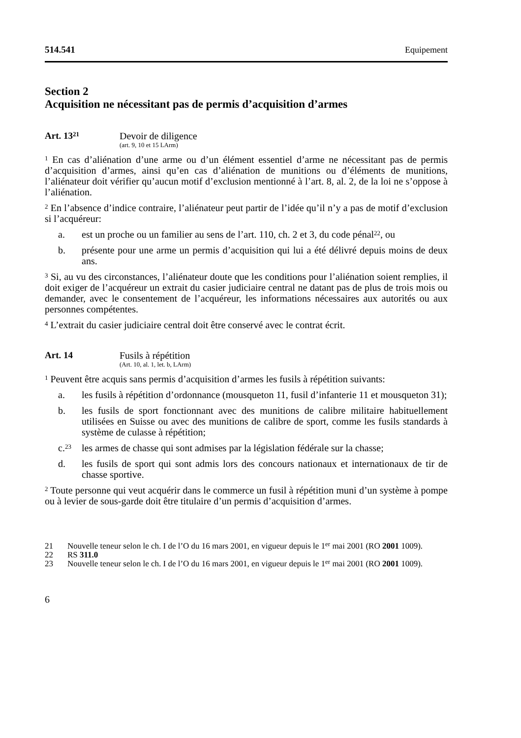514.541 Equipement
Section 2
Acquisition ne nécessitant pas de permis d’acquisition d’armes
Art. 13<sup>21</sup>
Devoir de diligence
(art. 9, 10 et 15 LArm)
<sup>1</sup> En cas d’aliénation d’une arme ou d’un élément essentiel d’arme ne nécessitant pas de permis d’acquisition d’armes, ainsi qu’en cas d’aliénation de munitions ou d’éléments de munitions, l’aliénateur doit vérifier qu’aucun motif d’exclusion mentionné à l’art. 8, al. 2, de la loi ne s’oppose à l’aliénation.
<sup>2</sup> En l’absence d’indice contraire, l’aliénateur peut partir de l’idée qu’il n’y a pas de motif d’exclusion si l’acquéreur:
a. est un proche ou un familier au sens de l’art. 110, ch. 2 et 3, du code pénal<sup>22</sup>, ou
b. présente pour une arme un permis d’acquisition qui lui a été délivré depuis moins de deux ans.
<sup>3</sup> Si, au vu des circonstances, l’aliénateur doute que les conditions pour l’aliénation soient remplies, il doit exiger de l’acquéreur un extrait du casier judiciaire central ne datant pas de plus de trois mois ou demander, avec le consentement de l’acquéreur, les informations nécessaires aux autorités ou aux personnes compétentes.
<sup>4</sup> L’extrait du casier judiciaire central doit être conservé avec le contrat écrit.
Art. 14 Fusils à répétition
(Art. 10, al. 1, let. b, LArm)
<sup>1</sup> Peuvent être acquis sans permis d’acquisition d’armes les fusils à répétition suivants:
a. les fusils à répétition d’ordonnance (mousqueton 11, fusil d’infanterie 11 et mousqueton 31);
b. les fusils de sport fonctionnant avec des munitions de calibre militaire habituellement utilisées en Suisse ou avec des munitions de calibre de sport, comme les fusils standards à système de culasse à répétition;
c.<sup>23</sup> les armes de chasse qui sont admises par la législation fédérale sur la chasse;
d. les fusils de sport qui sont admis lors des concours nationaux et internationaux de tir de chasse sportive.
<sup>2</sup> Toute personne qui veut acquérir dans le commerce un fusil à répétition muni d’un système à pompe ou à levier de sous-garde doit être titulaire d’un permis d’acquisition d’armes.
21 Nouvelle teneur selon le ch. I de l’O du 16 mars 2001, en vigueur depuis le 1<sup>er</sup> mai 2001 (RO 2001 1009).
22 RS 311.0
23 Nouvelle teneur selon le ch. I de l’O du 16 mars 2001, en vigueur depuis le 1<sup>er</sup> mai 2001 (RO 2001 1009).
6